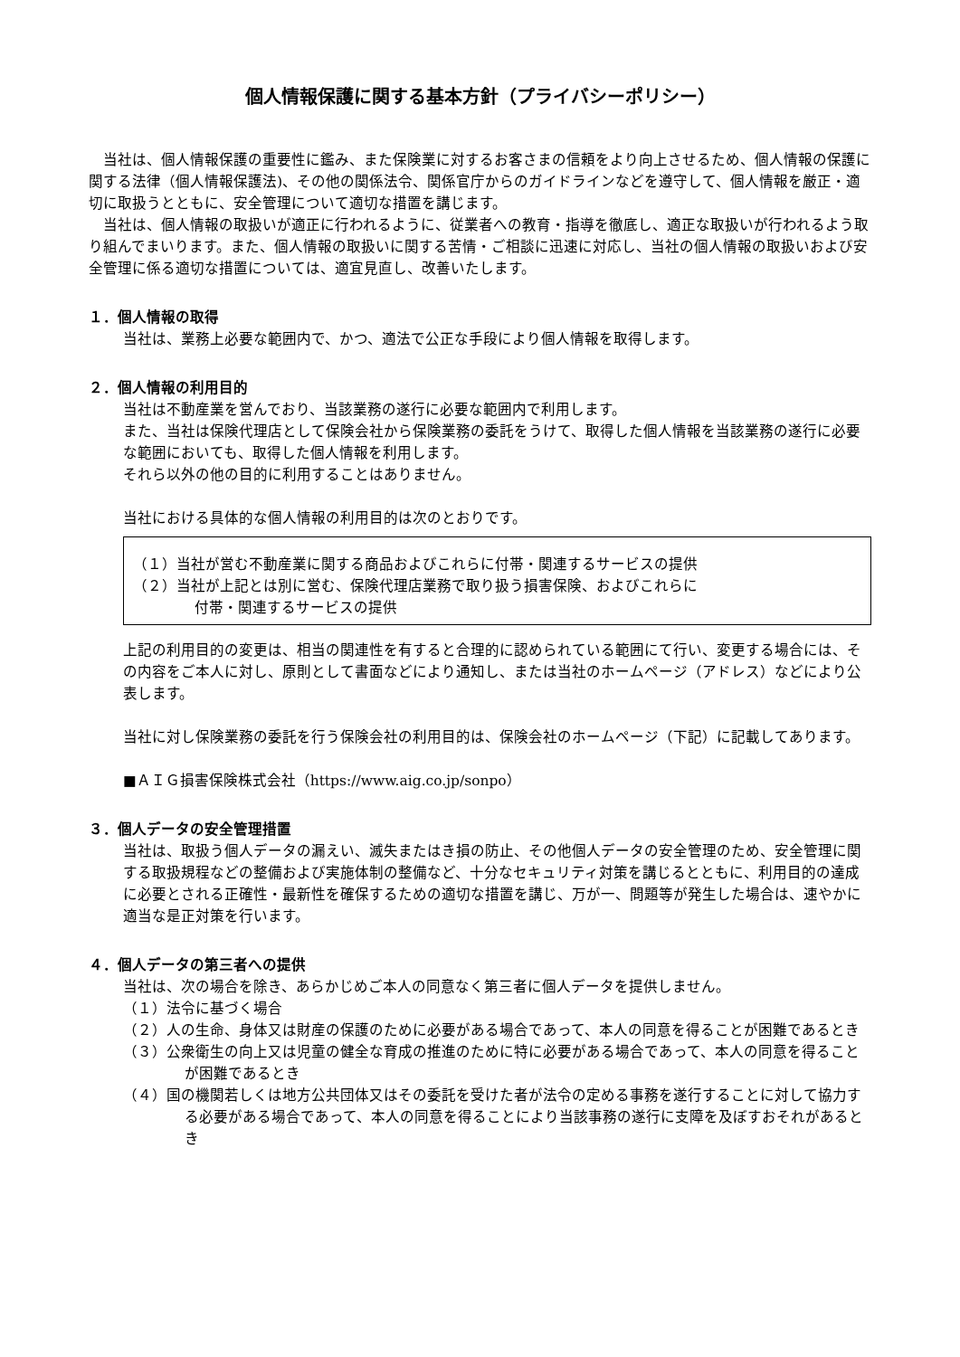個人情報保護に関する基本方針（プライバシーポリシー）
当社は、個人情報保護の重要性に鑑み、また保険業に対するお客さまの信頼をより向上させるため、個人情報の保護に関する法律（個人情報保護法)、その他の関係法令、関係官庁からのガイドラインなどを遵守して、個人情報を厳正・適切に取扱うとともに、安全管理について適切な措置を講じます。
当社は、個人情報の取扱いが適正に行われるように、従業者への教育・指導を徹底し、適正な取扱いが行われるよう取り組んでまいります。また、個人情報の取扱いに関する苦情・ご相談に迅速に対応し、当社の個人情報の取扱いおよび安全管理に係る適切な措置については、適宜見直し、改善いたします。
１．個人情報の取得
当社は、業務上必要な範囲内で、かつ、適法で公正な手段により個人情報を取得します。
２．個人情報の利用目的
当社は不動産業を営んでおり、当該業務の遂行に必要な範囲内で利用します。
また、当社は保険代理店として保険会社から保険業務の委託をうけて、取得した個人情報を当該業務の遂行に必要な範囲においても、取得した個人情報を利用します。
それら以外の他の目的に利用することはありません。
当社における具体的な個人情報の利用目的は次のとおりです。
（１）当社が営む不動産業に関する商品およびこれらに付帯・関連するサービスの提供
（２）当社が上記とは別に営む、保険代理店業務で取り扱う損害保険、およびこれらに
付帯・関連するサービスの提供
上記の利用目的の変更は、相当の関連性を有すると合理的に認められている範囲にて行い、変更する場合には、その内容をご本人に対し、原則として書面などにより通知し、または当社のホームページ（アドレス）などにより公表します。
当社に対し保険業務の委託を行う保険会社の利用目的は、保険会社のホームページ（下記）に記載してあります。
■ＡＩＧ損害保険株式会社（https://www.aig.co.jp/sonpo）
３．個人データの安全管理措置
当社は、取扱う個人データの漏えい、滅失またはき損の防止、その他個人データの安全管理のため、安全管理に関する取扱規程などの整備および実施体制の整備など、十分なセキュリティ対策を講じるとともに、利用目的の達成に必要とされる正確性・最新性を確保するための適切な措置を講じ、万が一、問題等が発生した場合は、速やかに適当な是正対策を行います。
４．個人データの第三者への提供
当社は、次の場合を除き、あらかじめご本人の同意なく第三者に個人データを提供しません。
（１）法令に基づく場合
（２）人の生命、身体又は財産の保護のために必要がある場合であって、本人の同意を得ることが困難であるとき
（３）公衆衛生の向上又は児童の健全な育成の推進のために特に必要がある場合であって、本人の同意を得ることが困難であるとき
（４）国の機関若しくは地方公共団体又はその委託を受けた者が法令の定める事務を遂行することに対して協力する必要がある場合であって、本人の同意を得ることにより当該事務の遂行に支障を及ぼすおそれがあるとき